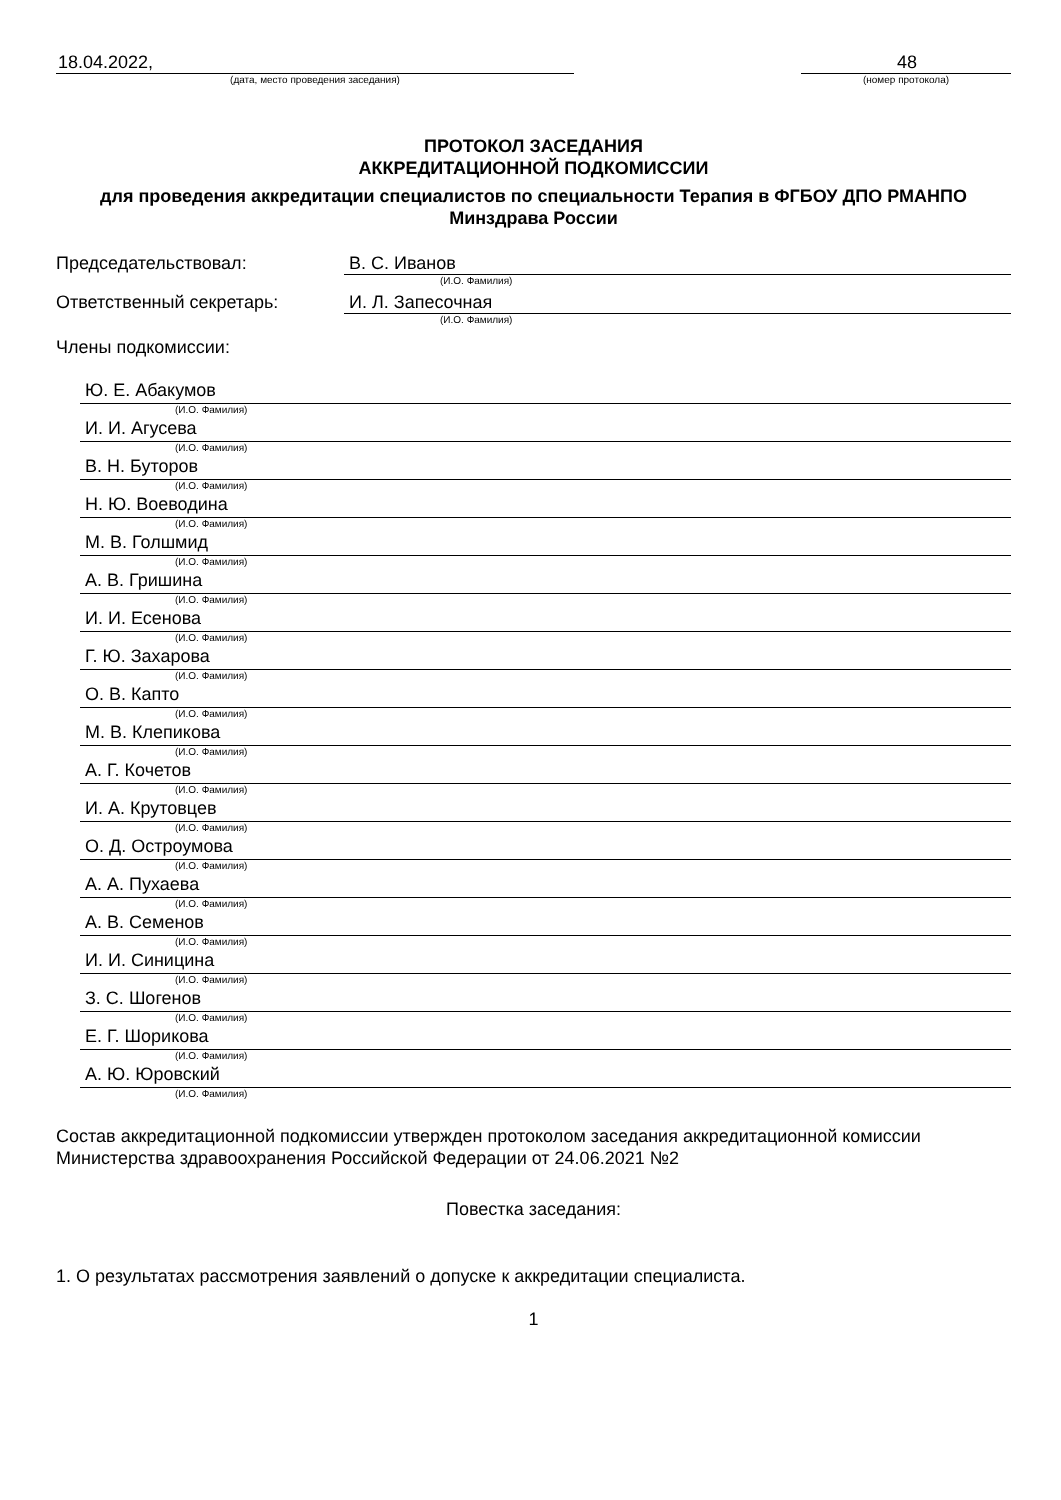18.04.2022,
(дата, место проведения заседания)
48
(номер протокола)
ПРОТОКОЛ ЗАСЕДАНИЯ
АККРЕДИТАЦИОННОЙ ПОДКОМИССИИ
для проведения аккредитации специалистов по специальности Терапия в ФГБОУ ДПО РМАНПО Минздрава России
Председательствовал: В. С. Иванов
(И.О. Фамилия)
Ответственный секретарь: И. Л. Запесочная
(И.О. Фамилия)
Члены подкомиссии:
Ю. Е. Абакумов
(И.О. Фамилия)
И. И. Агусева
(И.О. Фамилия)
В. Н. Буторов
(И.О. Фамилия)
Н. Ю. Воеводина
(И.О. Фамилия)
М. В. Голшмид
(И.О. Фамилия)
А. В. Гришина
(И.О. Фамилия)
И. И. Есенова
(И.О. Фамилия)
Г. Ю. Захарова
(И.О. Фамилия)
О. В. Капто
(И.О. Фамилия)
М. В. Клепикова
(И.О. Фамилия)
А. Г. Кочетов
(И.О. Фамилия)
И. А. Крутовцев
(И.О. Фамилия)
О. Д. Остроумова
(И.О. Фамилия)
А. А. Пухаева
(И.О. Фамилия)
А. В. Семенов
(И.О. Фамилия)
И. И. Синицина
(И.О. Фамилия)
З. С. Шогенов
(И.О. Фамилия)
Е. Г. Шорикова
(И.О. Фамилия)
А. Ю. Юровский
(И.О. Фамилия)
Состав аккредитационной подкомиссии утвержден протоколом заседания аккредитационной комиссии Министерства здравоохранения Российской Федерации от 24.06.2021 №2
Повестка заседания:
1. О результатах рассмотрения заявлений о допуске к аккредитации специалиста.
1